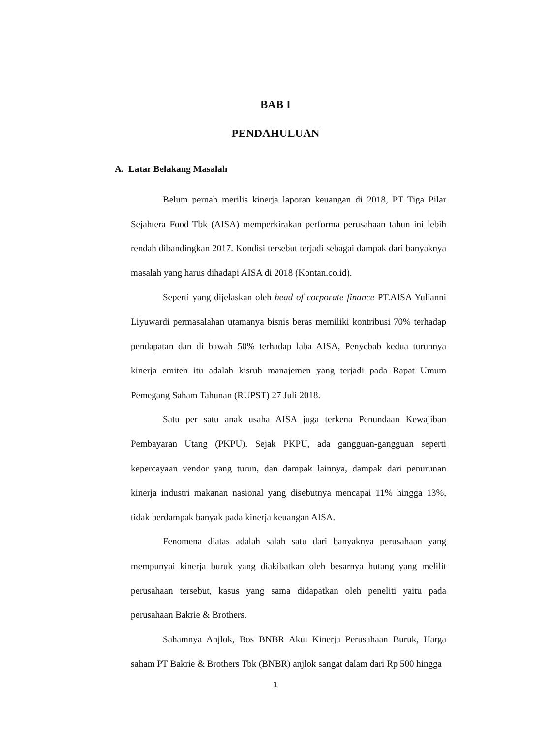BAB I
PENDAHULUAN
A. Latar Belakang Masalah
Belum pernah merilis kinerja laporan keuangan di 2018, PT Tiga Pilar Sejahtera Food Tbk (AISA) memperkirakan performa perusahaan tahun ini lebih rendah dibandingkan 2017. Kondisi tersebut terjadi sebagai dampak dari banyaknya masalah yang harus dihadapi AISA di 2018 (Kontan.co.id).
Seperti yang dijelaskan oleh head of corporate finance PT.AISA Yulianni Liyuwardi permasalahan utamanya bisnis beras memiliki kontribusi 70% terhadap pendapatan dan di bawah 50% terhadap laba AISA, Penyebab kedua turunnya kinerja emiten itu adalah kisruh manajemen yang terjadi pada Rapat Umum Pemegang Saham Tahunan (RUPST) 27 Juli 2018.
Satu per satu anak usaha AISA juga terkena Penundaan Kewajiban Pembayaran Utang (PKPU). Sejak PKPU, ada gangguan-gangguan seperti kepercayaan vendor yang turun, dan dampak lainnya, dampak dari penurunan kinerja industri makanan nasional yang disebutnya mencapai 11% hingga 13%, tidak berdampak banyak pada kinerja keuangan AISA.
Fenomena diatas adalah salah satu dari banyaknya perusahaan yang mempunyai kinerja buruk yang diakibatkan oleh besarnya hutang yang melilit perusahaan tersebut, kasus yang sama didapatkan oleh peneliti yaitu pada perusahaan Bakrie & Brothers.
Sahamnya Anjlok, Bos BNBR Akui Kinerja Perusahaan Buruk, Harga saham PT Bakrie & Brothers Tbk (BNBR) anjlok sangat dalam dari Rp 500 hingga
1